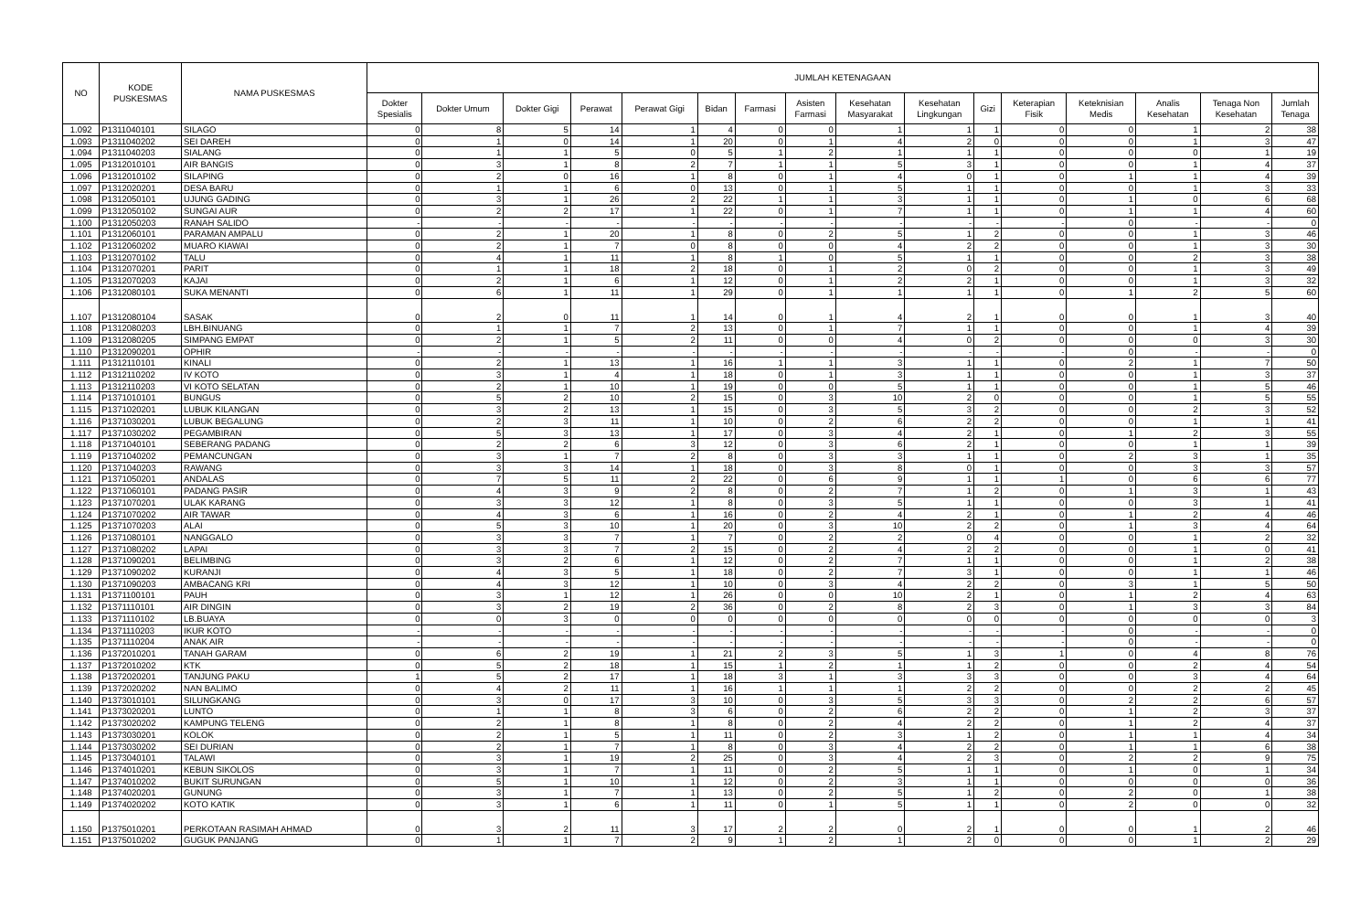| NO | KODE PUSKESMAS | NAMA PUSKESMAS | JUMLAH KETENAGAAN | | | | | | | | | | | | | | | |
| --- | --- | --- | --- | --- | --- | --- | --- | --- | --- | --- | --- | --- | --- | --- | --- | --- | --- | --- |
| | | | Dokter Spesialis | Dokter Umum | Dokter Gigi | Perawat | Perawat Gigi | Bidan | Farmasi | Asisten Farmasi | Kesehatan Masyarakat | Kesehatan Lingkungan | Gizi | Keterapian Fisik | Keteknisian Medis | Analis Kesehatan | Tenaga Non Kesehatan | Jumlah Tenaga |
| 1.092 | P1311040101 | SILAGO | 0 | 8 | 5 | 14 | 1 | 4 | 0 | 0 | 1 | 1 | 1 | 0 | 0 | 1 | 2 | 38 |
| 1.093 | P1311040202 | SEI DAREH | 0 | 1 | 0 | 14 | 1 | 20 | 0 | 1 | 4 | 2 | 0 | 0 | 0 | 1 | 3 | 47 |
| 1.094 | P1311040203 | SIALANG | 0 | 1 | 1 | 5 | 0 | 5 | 1 | 2 | 1 | 1 | 1 | 0 | 0 | 0 | 1 | 19 |
| 1.095 | P1312010101 | AIR BANGIS | 0 | 3 | 1 | 8 | 2 | 7 | 1 | 1 | 5 | 3 | 1 | 0 | 0 | 1 | 4 | 37 |
| 1.096 | P1312010102 | SILAPING | 0 | 2 | 0 | 16 | 1 | 8 | 0 | 1 | 4 | 0 | 1 | 0 | 1 | 1 | 4 | 39 |
| 1.097 | P1312020201 | DESA BARU | 0 | 1 | 1 | 6 | 0 | 13 | 0 | 1 | 5 | 1 | 1 | 0 | 0 | 1 | 3 | 33 |
| 1.098 | P1312050101 | UJUNG GADING | 0 | 3 | 1 | 26 | 2 | 22 | 1 | 1 | 3 | 1 | 1 | 0 | 1 | 0 | 6 | 68 |
| 1.099 | P1312050102 | SUNGAI AUR | 0 | 2 | 2 | 17 | 1 | 22 | 0 | 1 | 7 | 1 | 1 | 0 | 1 | 1 | 4 | 60 |
| 1.100 | P1312050203 | RANAH SALIDO | - | - | - | - | - | - | - | - | - | - | - | - | 0 | - | - | 0 |
| 1.101 | P1312060101 | PARAMAN AMPALU | 0 | 2 | 1 | 20 | 1 | 8 | 0 | 2 | 5 | 1 | 2 | 0 | 0 | 1 | 3 | 46 |
| 1.102 | P1312060202 | MUARO KIAWAI | 0 | 2 | 1 | 7 | 0 | 8 | 0 | 0 | 4 | 2 | 2 | 0 | 0 | 1 | 3 | 30 |
| 1.103 | P1312070102 | TALU | 0 | 4 | 1 | 11 | 1 | 8 | 1 | 0 | 5 | 1 | 1 | 0 | 0 | 2 | 3 | 38 |
| 1.104 | P1312070201 | PARIT | 0 | 1 | 1 | 18 | 2 | 18 | 0 | 1 | 2 | 0 | 2 | 0 | 0 | 1 | 3 | 49 |
| 1.105 | P1312070203 | KAJAI | 0 | 2 | 1 | 6 | 1 | 12 | 0 | 1 | 2 | 2 | 1 | 0 | 0 | 1 | 3 | 32 |
| 1.106 | P1312080101 | SUKA MENANTI | 0 | 6 | 1 | 11 | 1 | 29 | 0 | 1 | 1 | 1 | 1 | 0 | 1 | 2 | 5 | 60 |
| 1.107 | P1312080104 | SASAK | 0 | 2 | 0 | 11 | 1 | 14 | 0 | 1 | 4 | 2 | 1 | 0 | 0 | 1 | 3 | 40 |
| 1.108 | P1312080203 | LBH.BINUANG | 0 | 1 | 1 | 7 | 2 | 13 | 0 | 1 | 7 | 1 | 1 | 0 | 0 | 1 | 4 | 39 |
| 1.109 | P1312080205 | SIMPANG EMPAT | 0 | 2 | 1 | 5 | 2 | 11 | 0 | 0 | 4 | 0 | 2 | 0 | 0 | 0 | 3 | 30 |
| 1.110 | P1312090201 | OPHIR | - | - | - | - | - | - | - | - | - | - | - | - | 0 | - | - | 0 |
| 1.111 | P1312110101 | KINALI | 0 | 2 | 1 | 13 | 1 | 16 | 1 | 1 | 3 | 1 | 1 | 0 | 2 | 1 | 7 | 50 |
| 1.112 | P1312110202 | IV KOTO | 0 | 3 | 1 | 4 | 1 | 18 | 0 | 1 | 3 | 1 | 1 | 0 | 0 | 1 | 3 | 37 |
| 1.113 | P1312110203 | VI KOTO SELATAN | 0 | 2 | 1 | 10 | 1 | 19 | 0 | 0 | 5 | 1 | 1 | 0 | 0 | 1 | 5 | 46 |
| 1.114 | P1371010101 | BUNGUS | 0 | 5 | 2 | 10 | 2 | 15 | 0 | 3 | 10 | 2 | 0 | 0 | 0 | 1 | 5 | 55 |
| 1.115 | P1371020201 | LUBUK KILANGAN | 0 | 3 | 2 | 13 | 1 | 15 | 0 | 3 | 5 | 3 | 2 | 0 | 0 | 2 | 3 | 52 |
| 1.116 | P1371030201 | LUBUK BEGALUNG | 0 | 2 | 3 | 11 | 1 | 10 | 0 | 2 | 6 | 2 | 2 | 0 | 0 | 1 | 1 | 41 |
| 1.117 | P1371030202 | PEGAMBIRAN | 0 | 5 | 3 | 13 | 1 | 17 | 0 | 3 | 4 | 2 | 1 | 0 | 1 | 2 | 3 | 55 |
| 1.118 | P1371040101 | SEBERANG PADANG | 0 | 2 | 2 | 6 | 3 | 12 | 0 | 3 | 6 | 2 | 1 | 0 | 0 | 1 | 1 | 39 |
| 1.119 | P1371040202 | PEMANCUNGAN | 0 | 3 | 1 | 7 | 2 | 8 | 0 | 3 | 3 | 1 | 1 | 0 | 2 | 3 | 1 | 35 |
| 1.120 | P1371040203 | RAWANG | 0 | 3 | 3 | 14 | 1 | 18 | 0 | 3 | 8 | 0 | 1 | 0 | 0 | 3 | 3 | 57 |
| 1.121 | P1371050201 | ANDALAS | 0 | 7 | 5 | 11 | 2 | 22 | 0 | 6 | 9 | 1 | 1 | 1 | 0 | 6 | 6 | 77 |
| 1.122 | P1371060101 | PADANG PASIR | 0 | 4 | 3 | 9 | 2 | 8 | 0 | 2 | 7 | 1 | 2 | 0 | 1 | 3 | 1 | 43 |
| 1.123 | P1371070201 | ULAK KARANG | 0 | 3 | 3 | 12 | 1 | 8 | 0 | 3 | 5 | 1 | 1 | 0 | 0 | 3 | 1 | 41 |
| 1.124 | P1371070202 | AIR TAWAR | 0 | 4 | 3 | 6 | 1 | 16 | 0 | 2 | 4 | 2 | 1 | 0 | 1 | 2 | 4 | 46 |
| 1.125 | P1371070203 | ALAI | 0 | 5 | 3 | 10 | 1 | 20 | 0 | 3 | 10 | 2 | 2 | 0 | 1 | 3 | 4 | 64 |
| 1.126 | P1371080101 | NANGGALO | 0 | 3 | 3 | 7 | 1 | 7 | 0 | 2 | 2 | 0 | 4 | 0 | 0 | 1 | 2 | 32 |
| 1.127 | P1371080202 | LAPAI | 0 | 3 | 3 | 7 | 2 | 15 | 0 | 2 | 4 | 2 | 2 | 0 | 0 | 1 | 0 | 41 |
| 1.128 | P1371090201 | BELIMBING | 0 | 3 | 2 | 6 | 1 | 12 | 0 | 2 | 7 | 1 | 1 | 0 | 0 | 1 | 2 | 38 |
| 1.129 | P1371090202 | KURANJI | 0 | 4 | 3 | 5 | 1 | 18 | 0 | 2 | 7 | 3 | 1 | 0 | 0 | 1 | 1 | 46 |
| 1.130 | P1371090203 | AMBACANG KRI | 0 | 4 | 3 | 12 | 1 | 10 | 0 | 3 | 4 | 2 | 2 | 0 | 3 | 1 | 5 | 50 |
| 1.131 | P1371100101 | PAUH | 0 | 3 | 1 | 12 | 1 | 26 | 0 | 0 | 10 | 2 | 1 | 0 | 1 | 2 | 4 | 63 |
| 1.132 | P1371110101 | AIR DINGIN | 0 | 3 | 2 | 19 | 2 | 36 | 0 | 2 | 8 | 2 | 3 | 0 | 1 | 3 | 3 | 84 |
| 1.133 | P1371110102 | LB.BUAYA | 0 | 0 | 3 | 0 | 0 | 0 | 0 | 0 | 0 | 0 | 0 | 0 | 0 | 0 | 0 | 3 |
| 1.134 | P1371110203 | IKUR KOTO | - | - | - | - | - | - | - | - | - | - | - | - | 0 | - | - | 0 |
| 1.135 | P1371110204 | ANAK AIR | - | - | - | - | - | - | - | - | - | - | - | - | 0 | - | - | 0 |
| 1.136 | P1372010201 | TANAH GARAM | 0 | 6 | 2 | 19 | 1 | 21 | 2 | 3 | 5 | 1 | 3 | 1 | 0 | 4 | 8 | 76 |
| 1.137 | P1372010202 | KTK | 0 | 5 | 2 | 18 | 1 | 15 | 1 | 2 | 1 | 1 | 2 | 0 | 0 | 2 | 4 | 54 |
| 1.138 | P1372020201 | TANJUNG PAKU | 1 | 5 | 2 | 17 | 1 | 18 | 3 | 1 | 3 | 3 | 3 | 0 | 0 | 3 | 4 | 64 |
| 1.139 | P1372020202 | NAN BALIMO | 0 | 4 | 2 | 11 | 1 | 16 | 1 | 1 | 1 | 2 | 2 | 0 | 0 | 2 | 2 | 45 |
| 1.140 | P1373010101 | SILUNGKANG | 0 | 3 | 0 | 17 | 3 | 10 | 0 | 3 | 5 | 3 | 3 | 0 | 2 | 2 | 6 | 57 |
| 1.141 | P1373020201 | LUNTO | 0 | 1 | 1 | 8 | 3 | 6 | 0 | 2 | 6 | 2 | 2 | 0 | 1 | 2 | 3 | 37 |
| 1.142 | P1373020202 | KAMPUNG TELENG | 0 | 2 | 1 | 8 | 1 | 8 | 0 | 2 | 4 | 2 | 2 | 0 | 1 | 2 | 4 | 37 |
| 1.143 | P1373030201 | KOLOK | 0 | 2 | 1 | 5 | 1 | 11 | 0 | 2 | 3 | 1 | 2 | 0 | 1 | 1 | 4 | 34 |
| 1.144 | P1373030202 | SEI DURIAN | 0 | 2 | 1 | 7 | 1 | 8 | 0 | 3 | 4 | 2 | 2 | 0 | 1 | 1 | 6 | 38 |
| 1.145 | P1373040101 | TALAWI | 0 | 3 | 1 | 19 | 2 | 25 | 0 | 3 | 4 | 2 | 3 | 0 | 2 | 2 | 9 | 75 |
| 1.146 | P1374010201 | KEBUN SIKOLOS | 0 | 3 | 1 | 7 | 1 | 11 | 0 | 2 | 5 | 1 | 1 | 0 | 1 | 0 | 1 | 34 |
| 1.147 | P1374010202 | BUKIT SURUNGAN | 0 | 5 | 1 | 10 | 1 | 12 | 0 | 2 | 3 | 1 | 1 | 0 | 0 | 0 | 0 | 36 |
| 1.148 | P1374020201 | GUNUNG | 0 | 3 | 1 | 7 | 1 | 13 | 0 | 2 | 5 | 1 | 2 | 0 | 2 | 0 | 1 | 38 |
| 1.149 | P1374020202 | KOTO KATIK | 0 | 3 | 1 | 6 | 1 | 11 | 0 | 1 | 5 | 1 | 1 | 0 | 2 | 0 | 0 | 32 |
| 1.150 | P1375010201 | PERKOTAAN RASIMAH AHMAD | 0 | 3 | 2 | 11 | 3 | 17 | 2 | 2 | 0 | 2 | 1 | 0 | 0 | 1 | 2 | 46 |
| 1.151 | P1375010202 | GUGUK PANJANG | 0 | 1 | 1 | 7 | 2 | 9 | 1 | 2 | 1 | 2 | 0 | 0 | 0 | 1 | 2 | 29 |